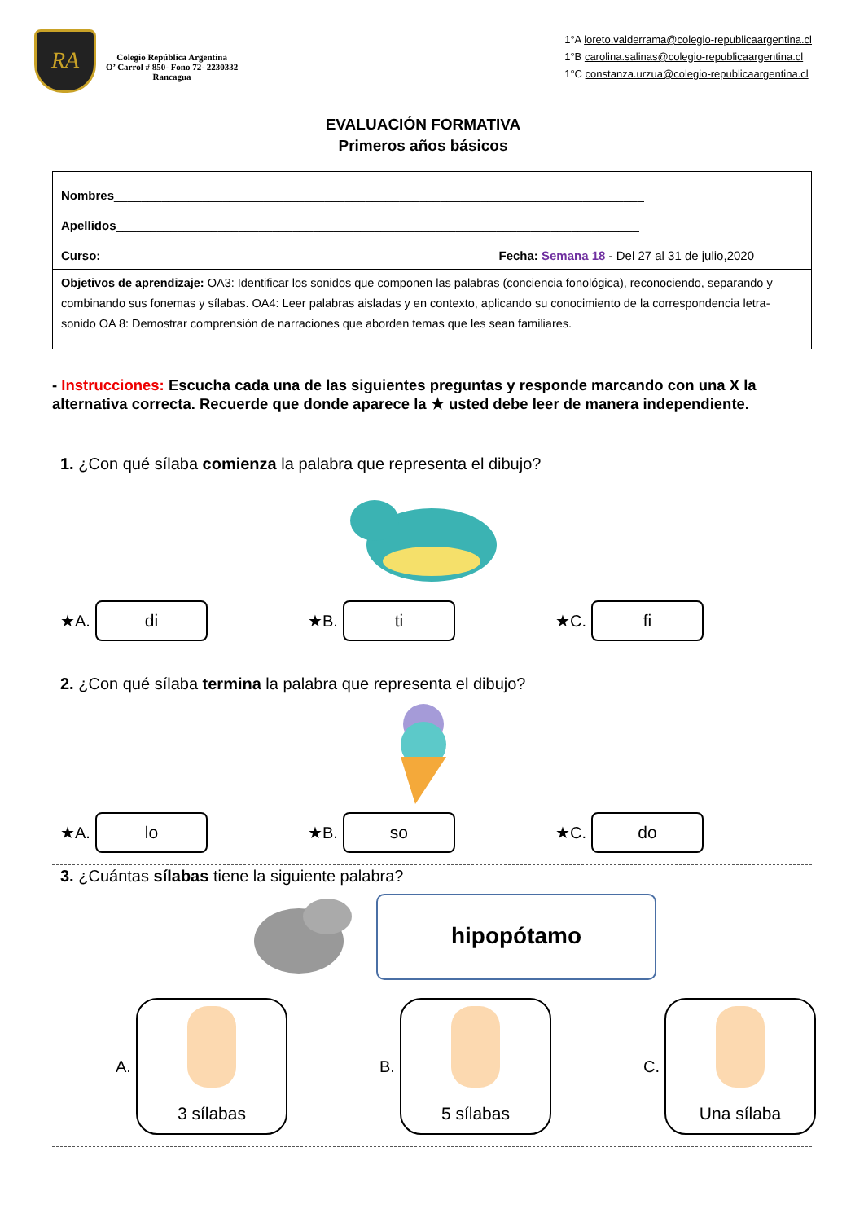RA
Colegio República Argentina
O’ Carrol # 850- Fono 72- 2230332
Rancagua
1°A loreto.valderrama@colegio-republicaargentina.cl
1°B carolina.salinas@colegio-republicaargentina.cl
1°C constanza.urzua@colegio-republicaargentina.cl
EVALUACIÓN FORMATIVA
Primeros años básicos
Nombres______________________________________________________________________________
Apellidos_____________________________________________________________________________
Curso: _____________ Fecha: Semana 18 - Del 27 al 31 de julio,2020
Objetivos de aprendizaje: OA3: Identificar los sonidos que componen las palabras (conciencia fonológica), reconociendo, separando y combinando sus fonemas y sílabas. OA4: Leer palabras aisladas y en contexto, aplicando su conocimiento de la correspondencia letra-sonido OA 8: Demostrar comprensión de narraciones que aborden temas que les sean familiares.
- Instrucciones: Escucha cada una de las siguientes preguntas y responde marcando con una X la alternativa correcta. Recuerde que donde aparece la ★ usted debe leer de manera independiente.
1. ¿Con qué sílaba comienza la palabra que representa el dibujo?
★A.
di
★B.
ti
★C.
fi
2. ¿Con qué sílaba termina la palabra que representa el dibujo?
★A.
lo
★B.
so
★C.
do
3. ¿Cuántas sílabas tiene la siguiente palabra?
hipopótamo
A.
3 sílabas
B.
5 sílabas
C.
Una sílaba